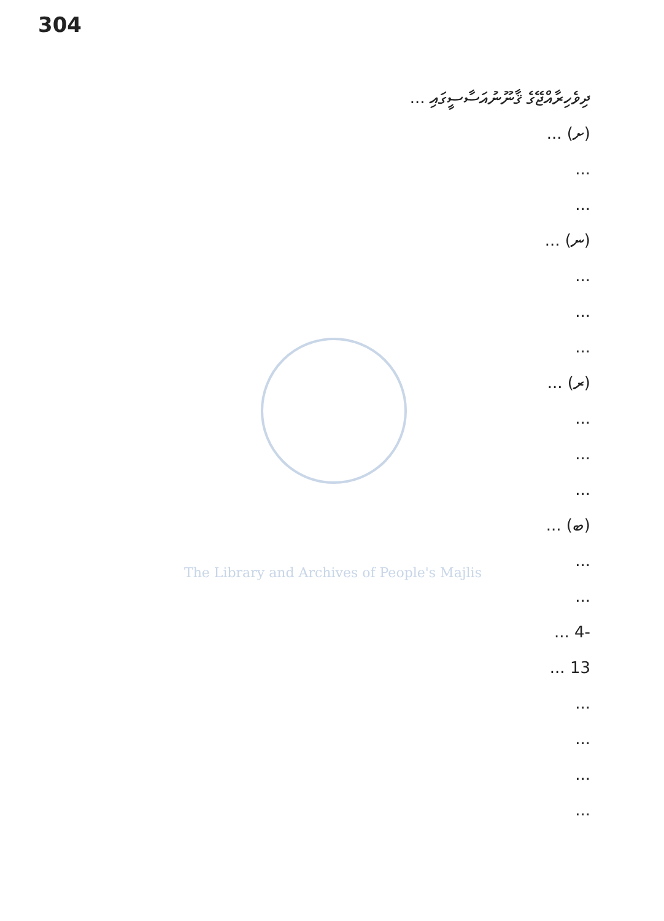304
The Library and Archives of People's Majlis
ދިވެހިރާއްޖޭގެ ޤާނޫނުއަސާސީގައި ...
(ށ) ...
...
...
(ނ) ...
...
...
...
(ރ) ...
...
...
...
(ބ) ...
...
...
-4 ...
13 ...
...
...
...
...